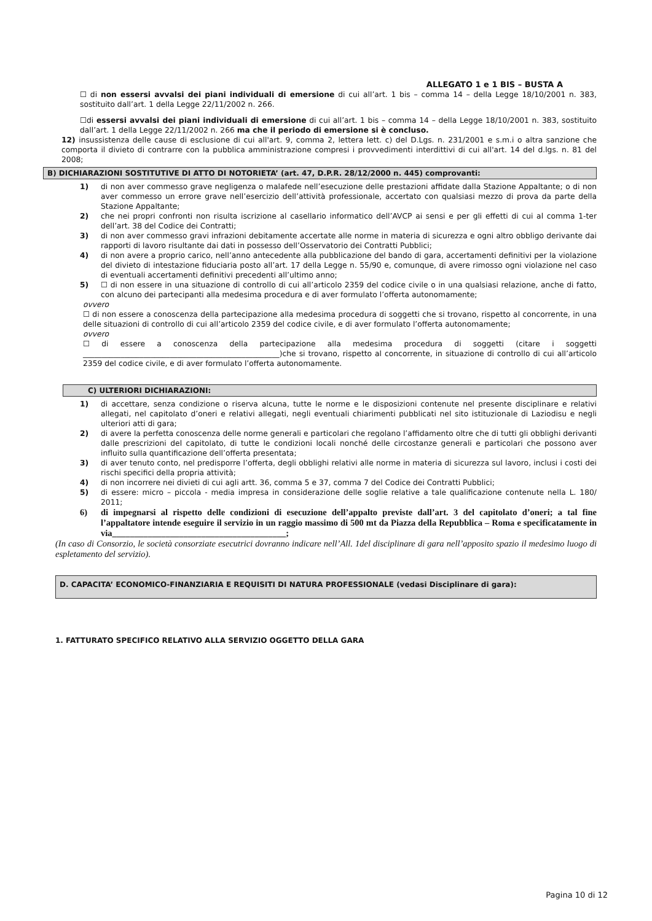ALLEGATO 1 e 1 BIS – BUSTA A
☐ di non essersi avvalsi dei piani individuali di emersione di cui all’art. 1 bis – comma 14 – della Legge 18/10/2001 n. 383, sostituito dall’art. 1 della Legge 22/11/2002 n. 266.
☐di essersi avvalsi dei piani individuali di emersione di cui all’art. 1 bis – comma 14 – della Legge 18/10/2001 n. 383, sostituito dall’art. 1 della Legge 22/11/2002 n. 266 ma che il periodo di emersione si è concluso.
12) insussistenza delle cause di esclusione di cui all'art. 9, comma 2, lettera lett. c) del D.Lgs. n. 231/2001 e s.m.i o altra sanzione che comporta il divieto di contrarre con la pubblica amministrazione compresi i provvedimenti interdittivi di cui all'art. 14 del d.lgs. n. 81 del 2008;
B) DICHIARAZIONI SOSTITUTIVE DI ATTO DI NOTORIETA’ (art. 47, D.P.R. 28/12/2000 n. 445) comprovanti:
1) di non aver commesso grave negligenza o malafede nell’esecuzione delle prestazioni affidate dalla Stazione Appaltante; o di non aver commesso un errore grave nell’esercizio dell’attività professionale, accertato con qualsiasi mezzo di prova da parte della Stazione Appaltante;
2) che nei propri confronti non risulta iscrizione al casellario informatico dell’AVCP ai sensi e per gli effetti di cui al comma 1-ter dell’art. 38 del Codice dei Contratti;
3) di non aver commesso gravi infrazioni debitamente accertate alle norme in materia di sicurezza e ogni altro obbligo derivante dai rapporti di lavoro risultante dai dati in possesso dell’Osservatorio dei Contratti Pubblici;
4) di non avere a proprio carico, nell’anno antecedente alla pubblicazione del bando di gara, accertamenti definitivi per la violazione del divieto di intestazione fiduciaria posto all’art. 17 della Legge n. 55/90 e, comunque, di avere rimosso ogni violazione nel caso di eventuali accertamenti definitivi precedenti all’ultimo anno;
5) ☐ di non essere in una situazione di controllo di cui all’articolo 2359 del codice civile o in una qualsiasi relazione, anche di fatto, con alcuno dei partecipanti alla medesima procedura e di aver formulato l’offerta autonomamente;
ovvero
☐ di non essere a conoscenza della partecipazione alla medesima procedura di soggetti che si trovano, rispetto al concorrente, in una delle situazioni di controllo di cui all’articolo 2359 del codice civile, e di aver formulato l’offerta autonomamente;
ovvero
☐ di essere a conoscenza della partecipazione alla medesima procedura di soggetti (citare i soggetti ____________________________________________________)che si trovano, rispetto al concorrente, in situazione di controllo di cui all’articolo 2359 del codice civile, e di aver formulato l’offerta autonomamente.
C) ULTERIORI DICHIARAZIONI:
1) di accettare, senza condizione o riserva alcuna, tutte le norme e le disposizioni contenute nel presente disciplinare e relativi allegati, nel capitolato d’oneri e relativi allegati, negli eventuali chiarimenti pubblicati nel sito istituzionale di Laziodisu e negli ulteriori atti di gara;
2) di avere la perfetta conoscenza delle norme generali e particolari che regolano l’affidamento oltre che di tutti gli obblighi derivanti dalle prescrizioni del capitolato, di tutte le condizioni locali nonché delle circostanze generali e particolari che possono aver influito sulla quantificazione dell’offerta presentata;
3) di aver tenuto conto, nel predisporre l’offerta, degli obblighi relativi alle norme in materia di sicurezza sul lavoro, inclusi i costi dei rischi specifici della propria attività;
4) di non incorrere nei divieti di cui agli artt. 36, comma 5 e 37, comma 7 del Codice dei Contratti Pubblici;
5) di essere: micro – piccola - media impresa in considerazione delle soglie relative a tale qualificazione contenute nella L. 180/ 2011;
6) di impegnarsi al rispetto delle condizioni di esecuzione dell’appalto previste dall’art. 3 del capitolato d’oneri; a tal fine l’appaltatore intende eseguire il servizio in un raggio massimo di 500 mt da Piazza della Repubblica – Roma e specificatamente in via_______________________________________;
(In caso di Consorzio, le società consorziate esecutrici dovranno indicare nell’All. 1del disciplinare di gara nell’apposito spazio il medesimo luogo di espletamento del servizio).
D. CAPACITA’ ECONOMICO-FINANZIARIA E REQUISITI DI NATURA PROFESSIONALE (vedasi Disciplinare di gara):
1. FATTURATO SPECIFICO RELATIVO ALLA SERVIZIO OGGETTO DELLA GARA
Pagina 10 di 12